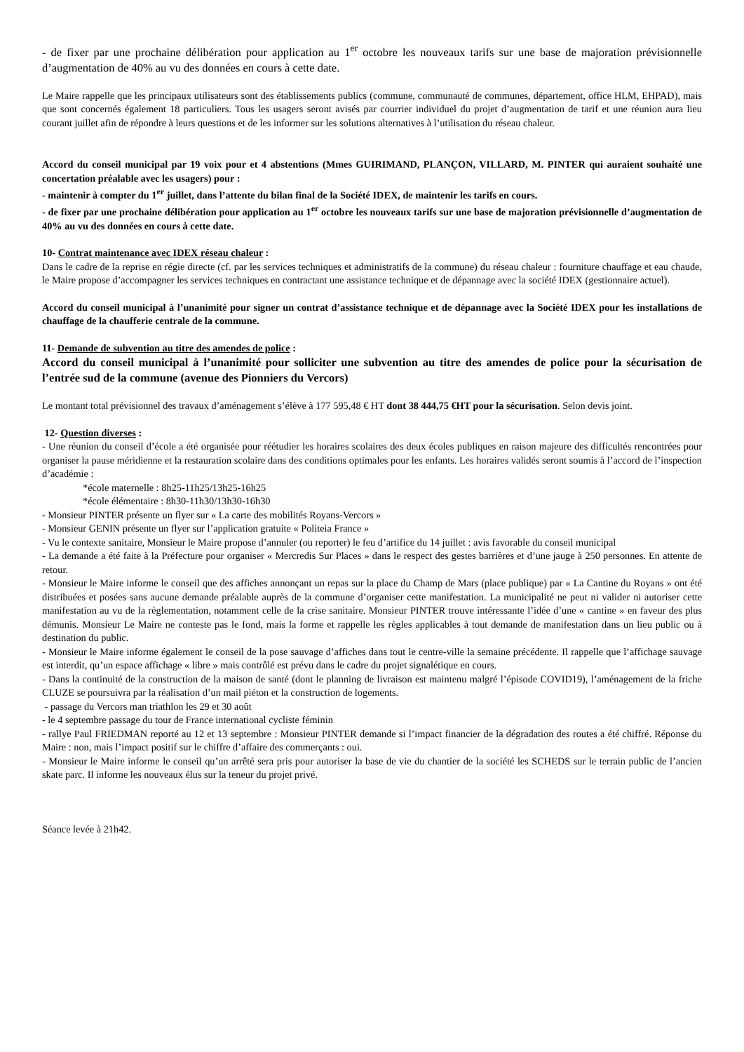- de fixer par une prochaine délibération pour application au 1<sup>er</sup> octobre les nouveaux tarifs sur une base de majoration prévisionnelle d’augmentation de 40% au vu des données en cours à cette date.
Le Maire rappelle que les principaux utilisateurs sont des établissements publics (commune, communauté de communes, département, office HLM, EHPAD), mais que sont concernés également 18 particuliers. Tous les usagers seront avisés par courrier individuel du projet d’augmentation de tarif et une réunion aura lieu courant juillet afin de répondre à leurs questions et de les informer sur les solutions alternatives à l’utilisation du réseau chaleur.
Accord du conseil municipal par 19 voix pour et 4 abstentions (Mmes GUIRIMAND, PLANÇON, VILLARD, M. PINTER qui auraient souhaité une concertation préalable avec les usagers) pour :
- maintenir à compter du 1<sup>er</sup> juillet, dans l’attente du bilan final de la Société IDEX, de maintenir les tarifs en cours.
- de fixer par une prochaine délibération pour application au 1<sup>er</sup> octobre les nouveaux tarifs sur une base de majoration prévisionnelle d’augmentation de 40% au vu des données en cours à cette date.
10- Contrat maintenance avec IDEX réseau chaleur :
Dans le cadre de la reprise en régie directe (cf. par les services techniques et administratifs de la commune) du réseau chaleur : fourniture chauffage et eau chaude, le Maire propose d’accompagner les services techniques en contractant une assistance technique et de dépannage avec la société IDEX (gestionnaire actuel).
Accord du conseil municipal à l’unanimité pour signer un contrat d’assistance technique et de dépannage avec la Société IDEX pour les installations de chauffage de la chaufferie centrale de la commune.
11- Demande de subvention au titre des amendes de police :
Accord du conseil municipal à l’unanimité pour solliciter une subvention au titre des amendes de police pour la sécurisation de l’entrée sud de la commune (avenue des Pionniers du Vercors)
Le montant total prévisionnel des travaux d’aménagement s’élève à 177 595,48 € HT dont 38 444,75 €HT pour la sécurisation. Selon devis joint.
12- Question diverses :
- Une réunion du conseil d’école a été organisée pour réétudier les horaires scolaires des deux écoles publiques en raison majeure des difficultés rencontrées pour organiser la pause méridienne et la restauration scolaire dans des conditions optimales pour les enfants. Les horaires validés seront soumis à l’accord de l’inspection d’académie :
*école maternelle : 8h25-11h25/13h25-16h25
*école élémentaire : 8h30-11h30/13h30-16h30
- Monsieur PINTER présente un flyer sur « La carte des mobilités Royans-Vercors »
- Monsieur GENIN présente un flyer sur l’application gratuite « Politeia France »
- Vu le contexte sanitaire, Monsieur le Maire propose d’annuler (ou reporter) le feu d’artifice du 14 juillet : avis favorable du conseil municipal
- La demande a été faite à la Préfecture pour organiser « Mercredis Sur Places » dans le respect des gestes barrières et d’une jauge à 250 personnes. En attente de retour.
- Monsieur le Maire informe le conseil que des affiches annonçant un repas sur la place du Champ de Mars (place publique) par « La Cantine du Royans » ont été distribuées et posées sans aucune demande préalable auprès de la commune d’organiser cette manifestation. La municipalité ne peut ni valider ni autoriser cette manifestation au vu de la règlementation, notamment celle de la crise sanitaire. Monsieur PINTER trouve intéressante l’idée d’une « cantine » en faveur des plus démunis. Monsieur Le Maire ne conteste pas le fond, mais la forme et rappelle les règles applicables à tout demande de manifestation dans un lieu public ou à destination du public.
- Monsieur le Maire informe également le conseil de la pose sauvage d’affiches dans tout le centre-ville la semaine précédente. Il rappelle que l’affichage sauvage est interdit, qu’un espace affichage « libre » mais contrôlé est prévu dans le cadre du projet signalétique en cours.
- Dans la continuité de la construction de la maison de santé (dont le planning de livraison est maintenu malgré l’épisode COVID19), l’aménagement de la friche CLUZE se poursuivra par la réalisation d’un mail piéton et la construction de logements.
- passage du Vercors man triathlon les 29 et 30 août
- le 4 septembre passage du tour de France international cycliste féminin
- rallye Paul FRIEDMAN reporté au 12 et 13 septembre : Monsieur PINTER demande si l’impact financier de la dégradation des routes a été chiffré. Réponse du Maire : non, mais l’impact positif sur le chiffre d’affaire des commerçants : oui.
- Monsieur le Maire informe le conseil qu’un arrêté sera pris pour autoriser la base de vie du chantier de la société les SCHEDS sur le terrain public de l’ancien skate parc. Il informe les nouveaux élus sur la teneur du projet privé.
Séance levée à 21h42.